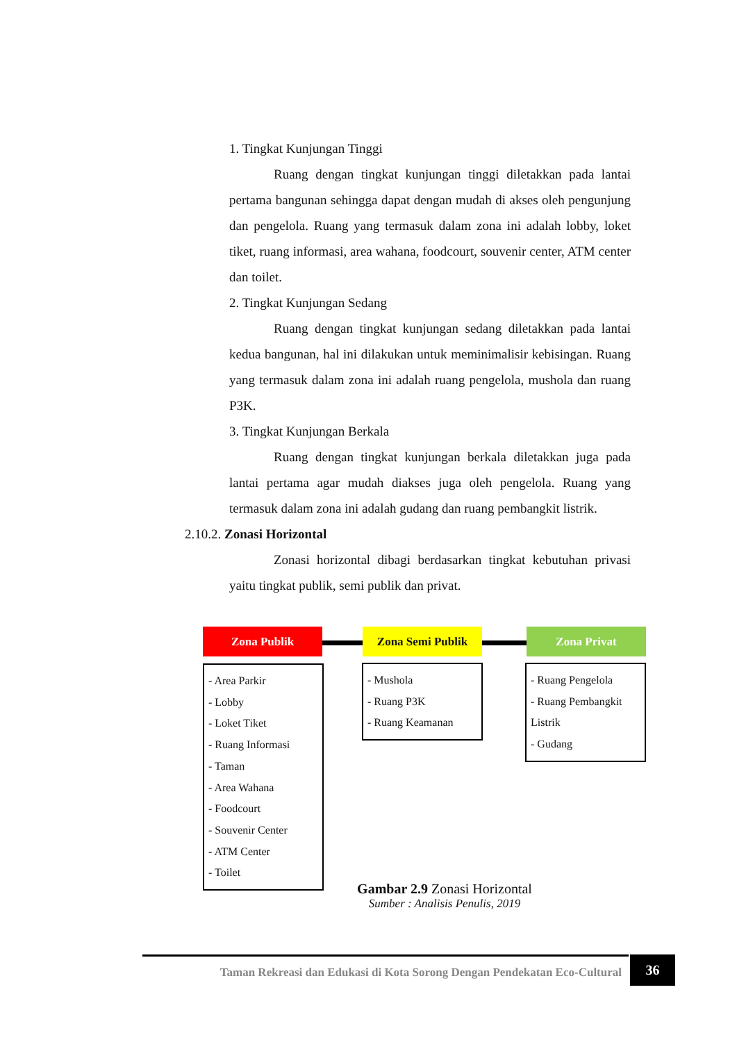1. Tingkat Kunjungan Tinggi
Ruang dengan tingkat kunjungan tinggi diletakkan pada lantai pertama bangunan sehingga dapat dengan mudah di akses oleh pengunjung dan pengelola. Ruang yang termasuk dalam zona ini adalah lobby, loket tiket, ruang informasi, area wahana, foodcourt, souvenir center, ATM center dan toilet.
2. Tingkat Kunjungan Sedang
Ruang dengan tingkat kunjungan sedang diletakkan pada lantai kedua bangunan, hal ini dilakukan untuk meminimalisir kebisingan. Ruang yang termasuk dalam zona ini adalah ruang pengelola, mushola dan ruang P3K.
3. Tingkat Kunjungan Berkala
Ruang dengan tingkat kunjungan berkala diletakkan juga pada lantai pertama agar mudah diakses juga oleh pengelola. Ruang yang termasuk dalam zona ini adalah gudang dan ruang pembangkit listrik.
2.10.2. Zonasi Horizontal
Zonasi horizontal dibagi berdasarkan tingkat kebutuhan privasi yaitu tingkat publik, semi publik dan privat.
Zona Publik Zona Semi Publik Zona Privat
- Area Parkir
- Lobby
- Loket Tiket
- Ruang Informasi
- Taman
- Area Wahana
- Foodcourt
- Souvenir Center
- ATM Center
- Toilet
- Mushola
- Ruang P3K
- Ruang Keamanan
- Ruang Pengelola
- Ruang Pembangkit Listrik
- Gudang
Gambar 2.9 Zonasi Horizontal
Sumber : Analisis Penulis, 2019
Taman Rekreasi dan Edukasi di Kota Sorong Dengan Pendekatan Eco-Cultural
36